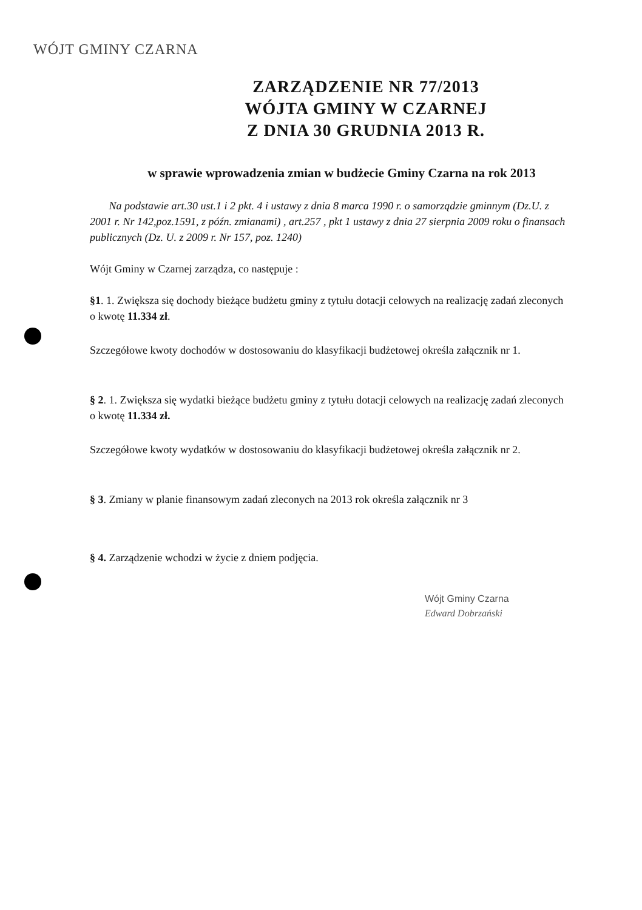WÓJT GMINY CZARNA
ZARZĄDZENIE NR 77/2013
WÓJTA GMINY W CZARNEJ
Z DNIA 30 GRUDNIA 2013 R.
w sprawie wprowadzenia zmian w budżecie Gminy Czarna na rok 2013
Na podstawie art.30 ust.1 i 2 pkt. 4 i ustawy z dnia 8 marca 1990 r. o samorządzie gminnym (Dz.U. z 2001 r. Nr 142,poz.1591, z późn. zmianami) , art.257 , pkt 1 ustawy z dnia 27 sierpnia 2009 roku o finansach publicznych (Dz. U. z 2009 r. Nr 157, poz. 1240)
Wójt Gminy w Czarnej zarządza, co następuje :
§1. 1. Zwiększa się dochody bieżące budżetu gminy z tytułu dotacji celowych na realizację zadań zleconych o kwotę 11.334 zł.
Szczegółowe kwoty dochodów w dostosowaniu do klasyfikacji budżetowej określa załącznik nr 1.
§ 2. 1. Zwiększa się wydatki bieżące budżetu gminy z tytułu dotacji celowych na realizację zadań zleconych o kwotę 11.334 zł.
Szczegółowe kwoty wydatków w dostosowaniu do klasyfikacji budżetowej określa załącznik nr 2.
§ 3. Zmiany w planie finansowym zadań zleconych na 2013 rok określa załącznik nr 3
§ 4. Zarządzenie wchodzi w życie z dniem podjęcia.
Wójt Gminy Czarna
Edward Dobrzański